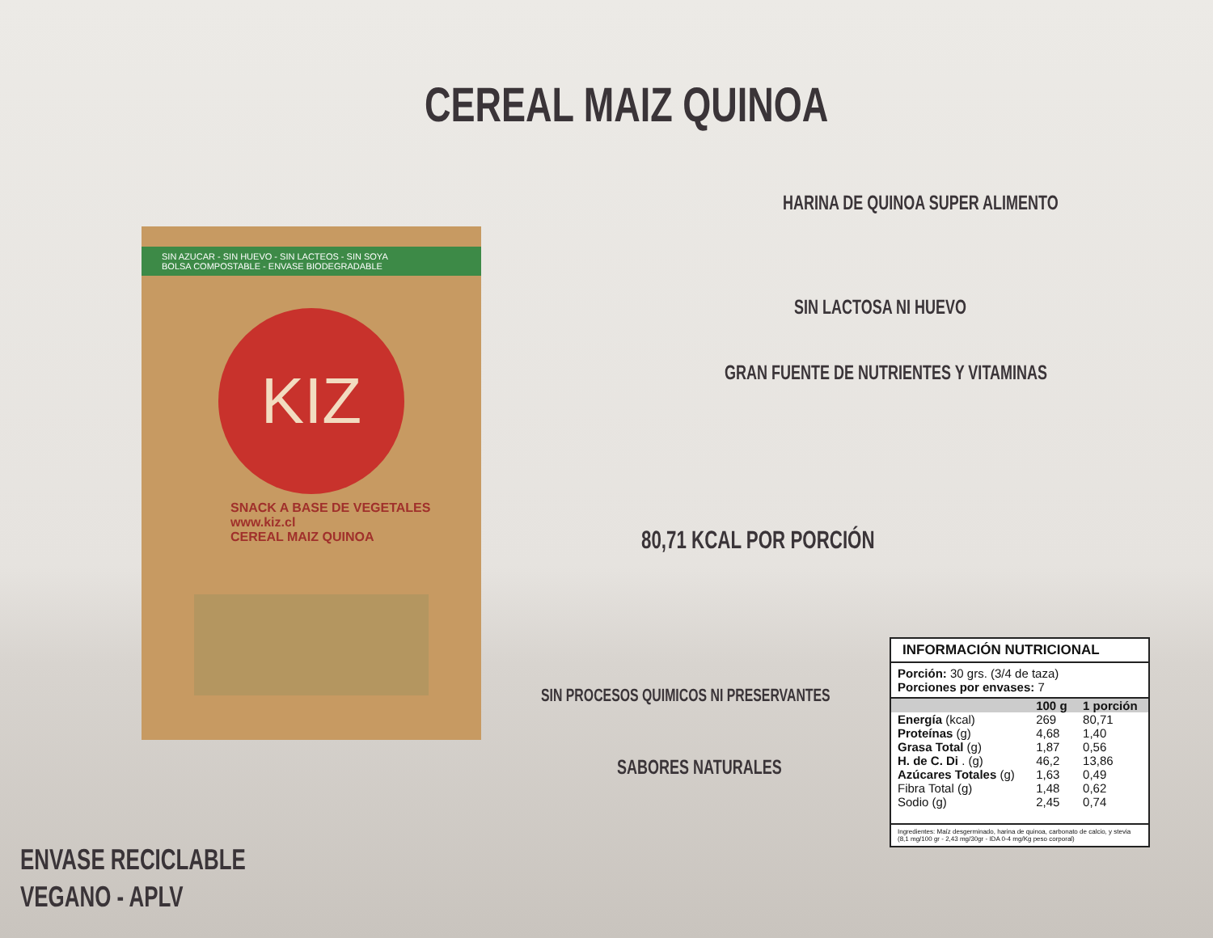CEREAL MAIZ QUINOA
HARINA DE QUINOA SUPER ALIMENTO
SIN LACTOSA NI HUEVO
GRAN FUENTE DE NUTRIENTES Y VITAMINAS
80,71 KCAL POR PORCIÓN
SIN PROCESOS QUIMICOS NI PRESERVANTES
SABORES NATURALES
SIN AZUCAR - SIN HUEVO - SIN LACTEOS - SIN SOYA
BOLSA COMPOSTABLE - ENVASE BIODEGRADABLE
KIZ
SNACK A BASE DE VEGETALES
www.kiz.cl
CEREAL MAIZ QUINOA
ENVASE RECICLABLE
VEGANO - APLV
INFORMACIÓN NUTRICIONAL
Porción: 30 grs. (3/4 de taza)
Porciones por envases: 7
| | 100 g | 1 porción |
| --- | --- | --- |
| Energía (kcal) | 269 | 80,71 |
| Proteínas (g) | 4,68 | 1,40 |
| Grasa Total (g) | 1,87 | 0,56 |
| H. de C. Di . (g) | 46,2 | 13,86 |
| Azúcares Totales (g) | 1,63 | 0,49 |
| Fibra Total (g) | 1,48 | 0,62 |
| Sodio (g) | 2,45 | 0,74 |
Ingredientes: Maíz desgerminado, harina de quinoa, carbonato de calcio, y stevia (8,1 mg/100 gr - 2,43 mg/30gr - IDA 0-4 mg/Kg peso corporal)